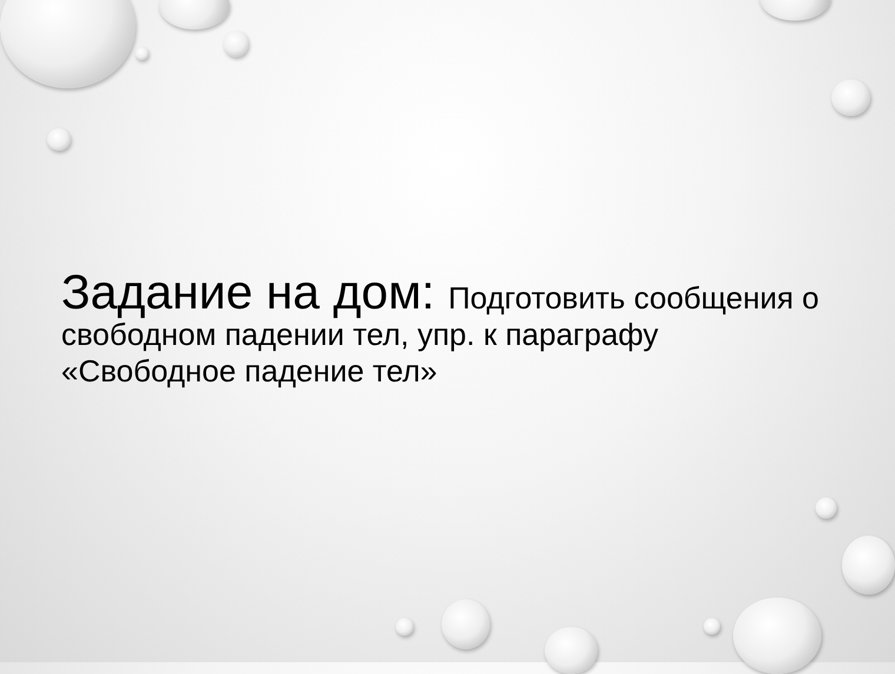Задание на дом: Подготовить сообщения о свободном падении тел, упр. к параграфу «Свободное падение тел»